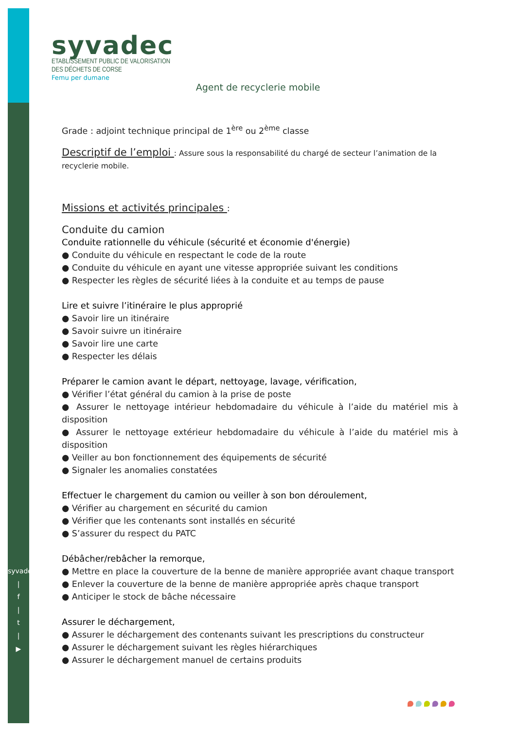syvadec.fr
|
f
|
t
|
▶
syvadec
ETABLISSEMENT PUBLIC DE VALORISATION
DES DÉCHETS DE CORSE
Femu per dumane
Agent de recyclerie mobile
Grade : adjoint technique principal de 1<sup>ère</sup> ou 2<sup>ème</sup> classe
Descriptif de l’emploi : Assure sous la responsabilité du chargé de secteur l’animation de la recyclerie mobile.
Missions et activités principales :
Conduite du camion
Conduite rationnelle du véhicule (sécurité et économie d'énergie)
● Conduite du véhicule en respectant le code de la route
● Conduite du véhicule en ayant une vitesse appropriée suivant les conditions
● Respecter les règles de sécurité liées à la conduite et au temps de pause
Lire et suivre l’itinéraire le plus approprié
● Savoir lire un itinéraire
● Savoir suivre un itinéraire
● Savoir lire une carte
● Respecter les délais
Préparer le camion avant le départ, nettoyage, lavage, vérification,
● Vérifier l’état général du camion à la prise de poste
● Assurer le nettoyage intérieur hebdomadaire du véhicule à l’aide du matériel mis à disposition
● Assurer le nettoyage extérieur hebdomadaire du véhicule à l’aide du matériel mis à disposition
● Veiller au bon fonctionnement des équipements de sécurité
● Signaler les anomalies constatées
Effectuer le chargement du camion ou veiller à son bon déroulement,
● Vérifier au chargement en sécurité du camion
● Vérifier que les contenants sont installés en sécurité
● S’assurer du respect du PATC
Débâcher/rebâcher la remorque,
● Mettre en place la couverture de la benne de manière appropriée avant chaque transport
● Enlever la couverture de la benne de manière appropriée après chaque transport
● Anticiper le stock de bâche nécessaire
Assurer le déchargement,
● Assurer le déchargement des contenants suivant les prescriptions du constructeur
● Assurer le déchargement suivant les règles hiérarchiques
● Assurer le déchargement manuel de certains produits